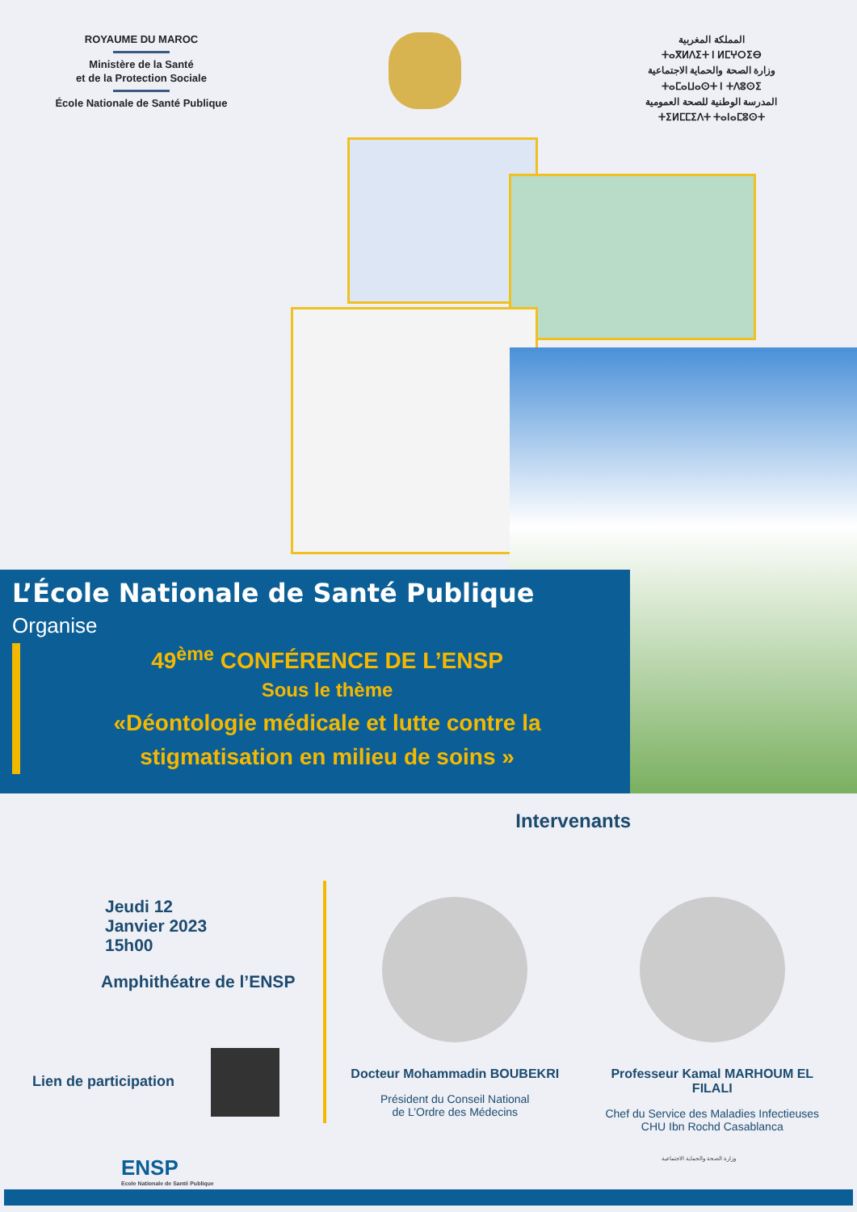ROYAUME DU MAROC
Ministère de la Santé
et de la Protection Sociale
École Nationale de Santé Publique
المملكة المغربية
ⵜⴰⴳⵍⴷⵉⵜ ⵏ ⵍⵎⵖⵔⵉⴱ
وزارة الصحة والحماية الاجتماعية
ⵜⴰⵎⴰⵡⴰⵙⵜ ⵏ ⵜⴷⵓⵙⵉ
المدرسة الوطنية للصحة العمومية
ⵜⵉⵍⵎⵎⵉⴷⵜ ⵜⴰⵏⴰⵎⵓⵙⵜ
L’École Nationale de Santé Publique
Organise
49<sup>ème</sup> CONFÉRENCE DE L’ENSP
Sous le thème
«Déontologie médicale et lutte contre la stigmatisation en milieu de soins »
Intervenants
Jeudi 12
Janvier 2023
15h00
Amphithéatre de l’ENSP
Lien de participation
Docteur Mohammadin BOUBEKRI
Président du Conseil National
de L’Ordre des Médecins
Professeur Kamal MARHOUM EL FILALI
Chef du Service des Maladies Infectieuses
CHU Ibn Rochd Casablanca
ENSP
Ecole Nationale de Santé Publique
وزارة الصحة والحماية الاجتماعية